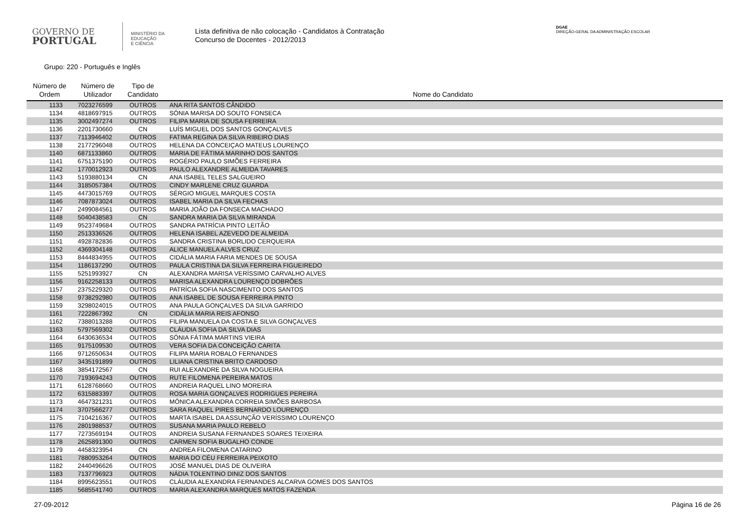GOVERNO DE
PORTUGAL
MINISTÉRIO DA EDUCAÇÃO
E CIÊNCIA
Lista definitiva de não colocação - Candidatos à Contratação
Concurso de Docentes - 2012/2013
DGAE
DIREÇÃO-GERAL DA ADMINISTRAÇÃO ESCOLAR
Grupo: 220 - Português e Inglês
| Número de Ordem | Número de Utilizador | Tipo de Candidato | Nome do Candidato |
| --- | --- | --- | --- |
| 1133 | 7023276599 | OUTROS | ANA RITA SANTOS CÂNDIDO |
| 1134 | 4818697915 | OUTROS | SÓNIA MARISA DO SOUTO FONSECA |
| 1135 | 3002497274 | OUTROS | FILIPA MARIA DE SOUSA FERREIRA |
| 1136 | 2201730660 | CN | LUÍS MIGUEL DOS SANTOS GONÇALVES |
| 1137 | 7113946402 | OUTROS | FATIMA REGINA DA SILVA RIBEIRO DIAS |
| 1138 | 2177296048 | OUTROS | HELENA DA CONCEIÇAO MATEUS LOURENÇO |
| 1140 | 6871133860 | OUTROS | MARIA DE FÁTIMA MARINHO DOS SANTOS |
| 1141 | 6751375190 | OUTROS | ROGÉRIO PAULO SIMÕES FERREIRA |
| 1142 | 1770012923 | OUTROS | PAULO ALEXANDRE ALMEIDA TAVARES |
| 1143 | 5193880134 | CN | ANA ISABEL TELES SALGUEIRO |
| 1144 | 3185057384 | OUTROS | CINDY MARLENE CRUZ GUARDA |
| 1145 | 4473015769 | OUTROS | SÉRGIO MIGUEL MARQUES COSTA |
| 1146 | 7087873024 | OUTROS | ISABEL MARIA DA SILVA FECHAS |
| 1147 | 2499084561 | OUTROS | MARIA JOÃO DA FONSECA MACHADO |
| 1148 | 5040438583 | CN | SANDRA MARIA DA SILVA MIRANDA |
| 1149 | 9523749684 | OUTROS | SANDRA PATRÍCIA PINTO LEITÃO |
| 1150 | 2513336526 | OUTROS | HELENA ISABEL AZEVEDO DE ALMEIDA |
| 1151 | 4928782836 | OUTROS | SANDRA CRISTINA BORLIDO CERQUEIRA |
| 1152 | 4369304148 | OUTROS | ALICE MANUELA ALVES CRUZ |
| 1153 | 8444834955 | OUTROS | CIDÁLIA MARIA FARIA MENDES DE SOUSA |
| 1154 | 1186137290 | OUTROS | PAULA CRISTINA DA SILVA FERREIRA FIGUEIREDO |
| 1155 | 5251993927 | CN | ALEXANDRA MARISA VERÍSSIMO CARVALHO ALVES |
| 1156 | 9162258133 | OUTROS | MARISA ALEXANDRA LOURENÇO DOBRÕES |
| 1157 | 2375229320 | OUTROS | PATRÍCIA SOFIA NASCIMENTO DOS SANTOS |
| 1158 | 9738292980 | OUTROS | ANA ISABEL DE SOUSA FERREIRA PINTO |
| 1159 | 3298024015 | OUTROS | ANA PAULA GONÇALVES DA SILVA GARRIDO |
| 1161 | 7222867392 | CN | CIDÁLIA MARIA REIS AFONSO |
| 1162 | 7388013288 | OUTROS | FILIPA MANUELA DA COSTA E SILVA GONÇALVES |
| 1163 | 5797569302 | OUTROS | CLÁUDIA SOFIA DA SILVA DIAS |
| 1164 | 6430636534 | OUTROS | SÓNIA FÁTIMA MARTINS VIEIRA |
| 1165 | 9175109530 | OUTROS | VERA SOFIA DA CONCEIÇÃO CARITA |
| 1166 | 9712650634 | OUTROS | FILIPA MARIA ROBALO FERNANDES |
| 1167 | 3435191899 | OUTROS | LILIANA CRISTINA BRITO CARDOSO |
| 1168 | 3854172567 | CN | RUI ALEXANDRE DA SILVA NOGUEIRA |
| 1170 | 7193694243 | OUTROS | RUTE FILOMENA PEREIRA MATOS |
| 1171 | 6128768660 | OUTROS | ANDREIA RAQUEL LINO MOREIRA |
| 1172 | 6315883397 | OUTROS | ROSA MARIA GONÇALVES RODRIGUES PEREIRA |
| 1173 | 4647321231 | OUTROS | MÓNICA ALEXANDRA CORREIA SIMÕES BARBOSA |
| 1174 | 3707566277 | OUTROS | SARA RAQUEL PIRES BERNARDO LOURENÇO |
| 1175 | 7104216367 | OUTROS | MARTA ISABEL DA ASSUNÇÃO VERÍSSIMO LOURENÇO |
| 1176 | 2801988537 | OUTROS | SUSANA MARIA PAULO REBELO |
| 1177 | 7273569194 | OUTROS | ANDREIA SUSANA FERNANDES SOARES TEIXEIRA |
| 1178 | 2625891300 | OUTROS | CARMEN SOFIA BUGALHO CONDE |
| 1179 | 4458323954 | CN | ANDREA FILOMENA CATARINO |
| 1181 | 7880953264 | OUTROS | MARIA DO CÉU FERREIRA PEIXOTO |
| 1182 | 2440496626 | OUTROS | JOSÉ MANUEL DIAS DE OLIVEIRA |
| 1183 | 7137796923 | OUTROS | NÁDIA TOLENTINO DINIZ DOS SANTOS |
| 1184 | 8995623551 | OUTROS | CLÁUDIA ALEXANDRA FERNANDES ALCARVA GOMES DOS SANTOS |
| 1185 | 5685541740 | OUTROS | MARIA ALEXANDRA MARQUES MATOS FAZENDA |
27-09-2012 Página 16 de 26